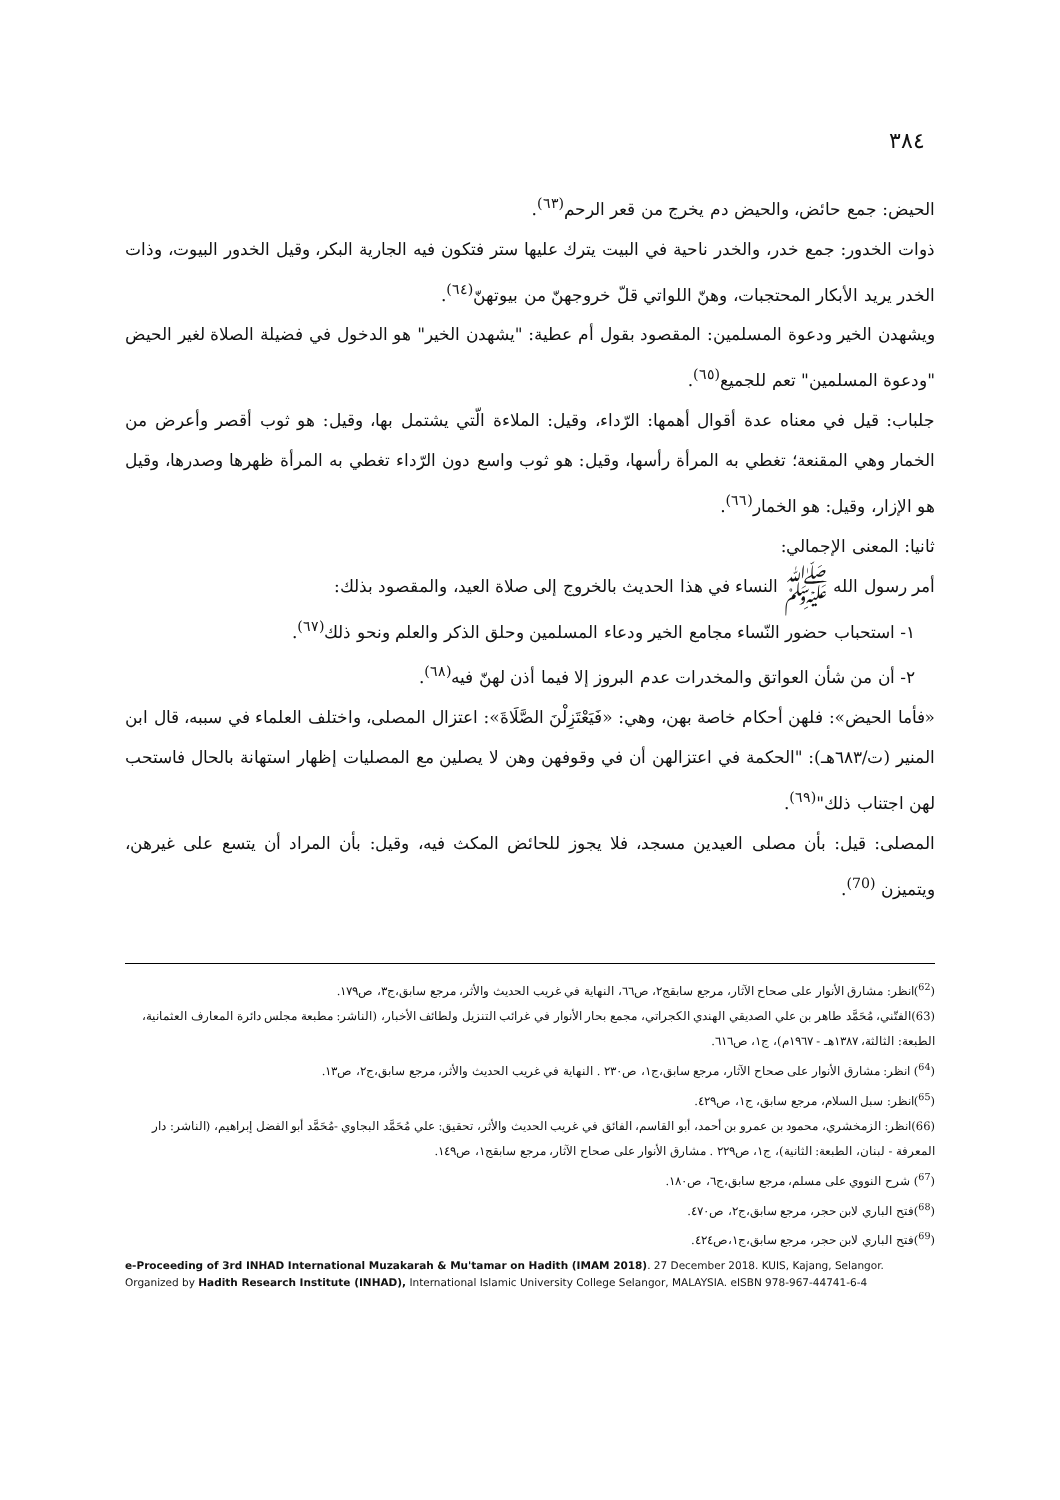٣٨٤
الحيض: جمع حائض، والحيض دم يخرج من قعر الرحم<sup>(٦٣)</sup>.
ذوات الخدور: جمع خدر، والخدر ناحية في البيت يترك عليها ستر فتكون فيه الجارية البكر، وقيل الخدور البيوت، وذات الخدر يريد الأبكار المحتجبات، وهنّ اللواتي قلّ خروجهنّ من بيوتهنّ<sup>(٦٤)</sup>.
ويشهدن الخير ودعوة المسلمين: المقصود بقول أم عطية: "يشهدن الخير" هو الدخول في فضيلة الصلاة لغير الحيض "ودعوة المسلمين" تعم للجميع<sup>(٦٥)</sup>.
جلباب: قيل في معناه عدة أقوال أهمها: الرّداء، وقيل: الملاءة الّتي يشتمل بها، وقيل: هو ثوب أقصر وأعرض من الخمار وهي المقنعة؛ تغطي به المرأة رأسها، وقيل: هو ثوب واسع دون الرّداء تغطي به المرأة ظهرها وصدرها، وقيل هو الإزار، وقيل: هو الخمار<sup>(٦٦)</sup>.
ثانيا: المعنى الإجمالي:
أمر رسول الله ﷺ النساء في هذا الحديث بالخروج إلى صلاة العيد، والمقصود بذلك:
١- استحباب حضور النّساء مجامع الخير ودعاء المسلمين وحلق الذكر والعلم ونحو ذلك<sup>(٦٧)</sup>.
٢- أن من شأن العواتق والمخدرات عدم البروز إلا فيما أذن لهنّ فيه<sup>(٦٨)</sup>.
«فأما الحيض»: فلهن أحكام خاصة بهن، وهي: «فَيَعْتَزِلْنَ الصَّلَاةَ»: اعتزال المصلى، واختلف العلماء في سببه، قال ابن المنير (ت/٦٨٣هـ): "الحكمة في اعتزالهن أن في وقوفهن وهن لا يصلين مع المصليات إظهار استهانة بالحال فاستحب لهن اجتناب ذلك"<sup>(٦٩)</sup>.
المصلى: قيل: بأن مصلى العيدين مسجد، فلا يجوز للحائض المكث فيه، وقيل: بأن المراد أن يتسع على غيرهن، ويتميزن <sup>(70)</sup>.
(<sup>62</sup>)انظر: مشارق الأنوار على صحاح الآثار، مرجع سابقج٢، ص٦٦، النهاية في غريب الحديث والأثر، مرجع سابق،ج٣، ص١٧٩.
(63)الفتّني، مُحَمَّد طاهر بن علي الصديقي الهندي الكجراتي، مجمع بحار الأنوار في غرائب التنزيل ولطائف الأخبار، (الناشر: مطبعة مجلس دائرة المعارف العثمانية، الطبعة: الثالثة، ١٣٨٧هـ - ١٩٦٧م)، ج١، ص٦١٦.
(<sup>64</sup>) انظر: مشارق الأنوار على صحاح الآثار، مرجع سابق،ج١، ص٢٣٠ . النهاية في غريب الحديث والأثر، مرجع سابق،ج٢، ص١٣.
(<sup>65</sup>)انظر: سبل السلام، مرجع سابق، ج١، ص٤٢٩.
(66)انظر: الزمخشري، محمود بن عمرو بن أحمد، أبو القاسم، الفائق في غريب الحديث والأثر، تحقيق: علي مُحَمَّد البجاوي -مُحَمَّد أبو الفضل إبراهيم، (الناشر: دار المعرفة - لبنان، الطبعة: الثانية)، ج١، ص٢٢٩ . مشارق الأنوار على صحاح الآثار، مرجع سابقج١، ص١٤٩.
(<sup>67</sup>) شرح النووي على مسلم، مرجع سابق،ج٦، ص١٨٠.
(<sup>68</sup>)فتح الباري لابن حجر، مرجع سابق،ج٢، ص٤٧٠.
(<sup>69</sup>)فتح الباري لابن حجر، مرجع سابق،ج١،ص٤٢٤.
e-Proceeding of 3rd INHAD International Muzakarah & Mu'tamar on Hadith (IMAM 2018). 27 December 2018. KUIS, Kajang, Selangor.
Organized by Hadith Research Institute (INHAD), International Islamic University College Selangor, MALAYSIA. eISBN 978-967-44741-6-4